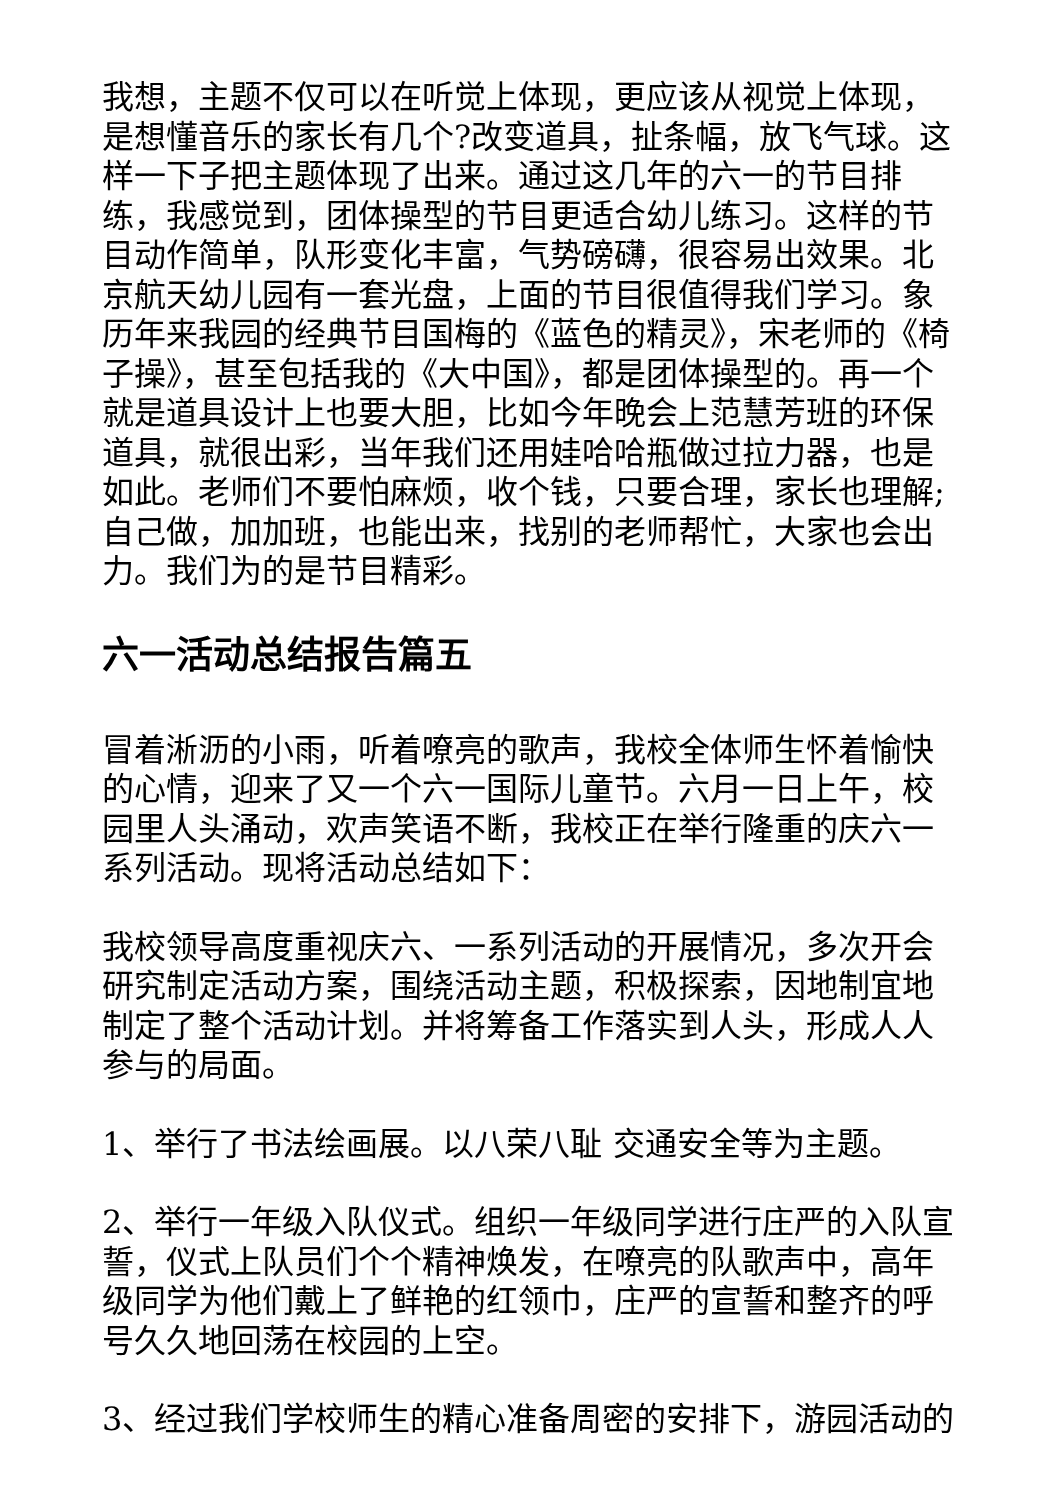我想，主题不仅可以在听觉上体现，更应该从视觉上体现，是想懂音乐的家长有几个?改变道具，扯条幅，放飞气球。这样一下子把主题体现了出来。通过这几年的六一的节目排练，我感觉到，团体操型的节目更适合幼儿练习。这样的节目动作简单，队形变化丰富，气势磅礴，很容易出效果。北京航天幼儿园有一套光盘，上面的节目很值得我们学习。象历年来我园的经典节目国梅的《蓝色的精灵》，宋老师的《椅子操》，甚至包括我的《大中国》，都是团体操型的。再一个就是道具设计上也要大胆，比如今年晚会上范慧芳班的环保道具，就很出彩，当年我们还用娃哈哈瓶做过拉力器，也是如此。老师们不要怕麻烦，收个钱，只要合理，家长也理解;自己做，加加班，也能出来，找别的老师帮忙，大家也会出力。我们为的是节目精彩。
六一活动总结报告篇五
冒着淅沥的小雨，听着嘹亮的歌声，我校全体师生怀着愉快的心情，迎来了又一个六一国际儿童节。六月一日上午，校园里人头涌动，欢声笑语不断，我校正在举行隆重的庆六一系列活动。现将活动总结如下：
我校领导高度重视庆六、一系列活动的开展情况，多次开会研究制定活动方案，围绕活动主题，积极探索，因地制宜地制定了整个活动计划。并将筹备工作落实到人头，形成人人参与的局面。
1、举行了书法绘画展。以八荣八耻 交通安全等为主题。
2、举行一年级入队仪式。组织一年级同学进行庄严的入队宣誓，仪式上队员们个个精神焕发，在嘹亮的队歌声中，高年级同学为他们戴上了鲜艳的红领巾，庄严的宣誓和整齐的呼号久久地回荡在校园的上空。
3、经过我们学校师生的精心准备周密的安排下，游园活动的